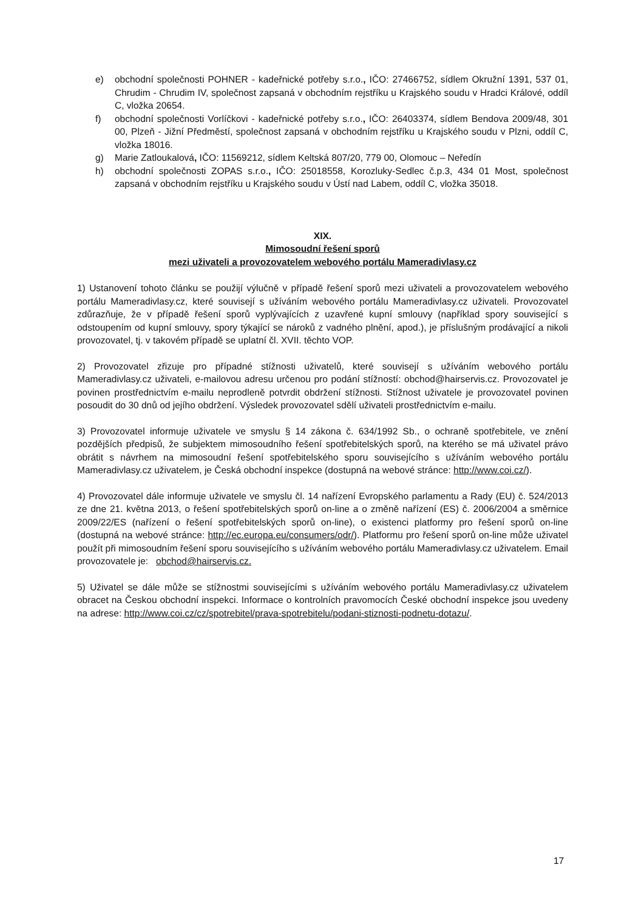e) obchodní společnosti POHNER - kadeřnické potřeby s.r.o., IČO: 27466752, sídlem Okružní 1391, 537 01, Chrudim - Chrudim IV, společnost zapsaná v obchodním rejstříku u Krajského soudu v Hradci Králové, oddíl C, vložka 20654.
f) obchodní společnosti Vorlíčkovi - kadeřnické potřeby s.r.o., IČO: 26403374, sídlem Bendova 2009/48, 301 00, Plzeň - Jižní Předměstí, společnost zapsaná v obchodním rejstříku u Krajského soudu v Plzni, oddíl C, vložka 18016.
g) Marie Zatloukalová, IČO: 11569212, sídlem Keltská 807/20, 779 00, Olomouc – Neředín
h) obchodní společnosti ZOPAS s.r.o., IČO: 25018558, Korozluky-Sedlec č.p.3, 434 01 Most, společnost zapsaná v obchodním rejstříku u Krajského soudu v Ústí nad Labem, oddíl C, vložka 35018.
XIX.
Mimosoudní řešení sporů
mezi uživateli a provozovatelem webového portálu Mameradivlasy.cz
1) Ustanovení tohoto článku se použijí výlučně v případě řešení sporů mezi uživateli a provozovatelem webového portálu Mameradivlasy.cz, které souvisejí s užíváním webového portálu Mameradivlasy.cz uživateli. Provozovatel zdůrazňuje, že v případě řešení sporů vyplývajících z uzavřené kupní smlouvy (například spory související s odstoupením od kupní smlouvy, spory týkající se nároků z vadného plnění, apod.), je příslušným prodávající a nikoli provozovatel, tj. v takovém případě se uplatní čl. XVII. těchto VOP.
2) Provozovatel zřizuje pro případné stížnosti uživatelů, které souvisejí s užíváním webového portálu Mameradivlasy.cz uživateli, e-mailovou adresu určenou pro podání stížností: obchod@hairservis.cz. Provozovatel je povinen prostřednictvím e-mailu neprodleně potvrdit obdržení stížnosti. Stížnost uživatele je provozovatel povinen posoudit do 30 dnů od jejího obdržení. Výsledek provozovatel sdělí uživateli prostřednictvím e-mailu.
3) Provozovatel informuje uživatele ve smyslu § 14 zákona č. 634/1992 Sb., o ochraně spotřebitele, ve znění pozdějších předpisů, že subjektem mimosoudního řešení spotřebitelských sporů, na kterého se má uživatel právo obrátit s návrhem na mimosoudní řešení spotřebitelského sporu souvisejícího s užíváním webového portálu Mameradivlasy.cz uživatelem, je Česká obchodní inspekce (dostupná na webové stránce: http://www.coi.cz/).
4) Provozovatel dále informuje uživatele ve smyslu čl. 14 nařízení Evropského parlamentu a Rady (EU) č. 524/2013 ze dne 21. května 2013, o řešení spotřebitelských sporů on-line a o změně nařízení (ES) č. 2006/2004 a směrnice 2009/22/ES (nařízení o řešení spotřebitelských sporů on-line), o existenci platformy pro řešení sporů on-line (dostupná na webové stránce: http://ec.europa.eu/consumers/odr/). Platformu pro řešení sporů on-line může uživatel použít při mimosoudním řešení sporu souvisejícího s užíváním webového portálu Mameradivlasy.cz uživatelem. Email provozovatele je: obchod@hairservis.cz.
5) Uživatel se dále může se stížnostmi souvisejícími s užíváním webového portálu Mameradivlasy.cz uživatelem obracet na Českou obchodní inspekci. Informace o kontrolních pravomocích České obchodní inspekce jsou uvedeny na adrese: http://www.coi.cz/cz/spotrebitel/prava-spotrebitelu/podani-stiznosti-podnetu-dotazu/.
17